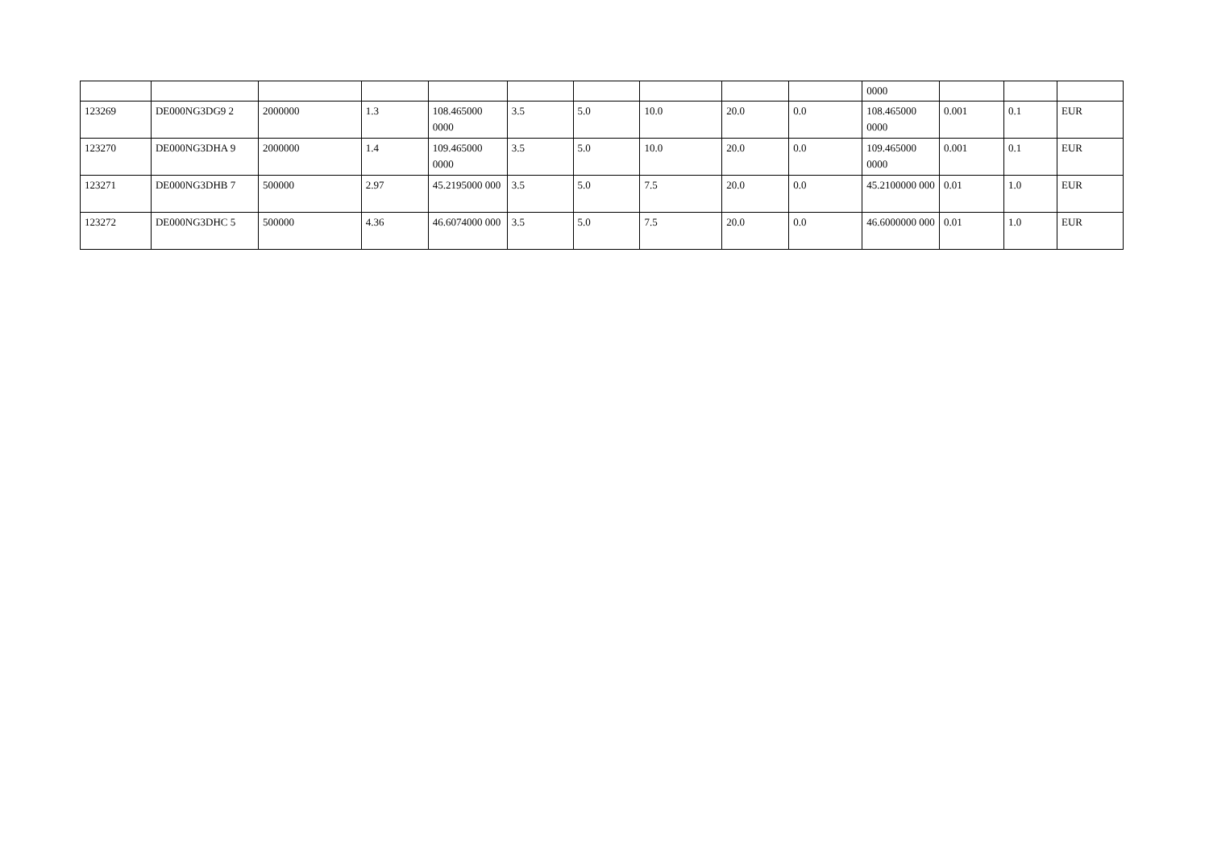| | | | | | | | | | | 0000 | | | |
| 123269 | DE000NG3DG9 2 | 2000000 | 1.3 | 108.465000 0000 | 3.5 | 5.0 | 10.0 | 20.0 | 0.0 | 108.465000 0000 | 0.001 | 0.1 | EUR |
| 123270 | DE000NG3DHA 9 | 2000000 | 1.4 | 109.465000 0000 | 3.5 | 5.0 | 10.0 | 20.0 | 0.0 | 109.465000 0000 | 0.001 | 0.1 | EUR |
| 123271 | DE000NG3DHB 7 | 500000 | 2.97 | 45.2195000 000 | 3.5 | 5.0 | 7.5 | 20.0 | 0.0 | 45.2100000 000 | 0.01 | 1.0 | EUR |
| 123272 | DE000NG3DHC 5 | 500000 | 4.36 | 46.6074000 000 | 3.5 | 5.0 | 7.5 | 20.0 | 0.0 | 46.6000000 000 | 0.01 | 1.0 | EUR |